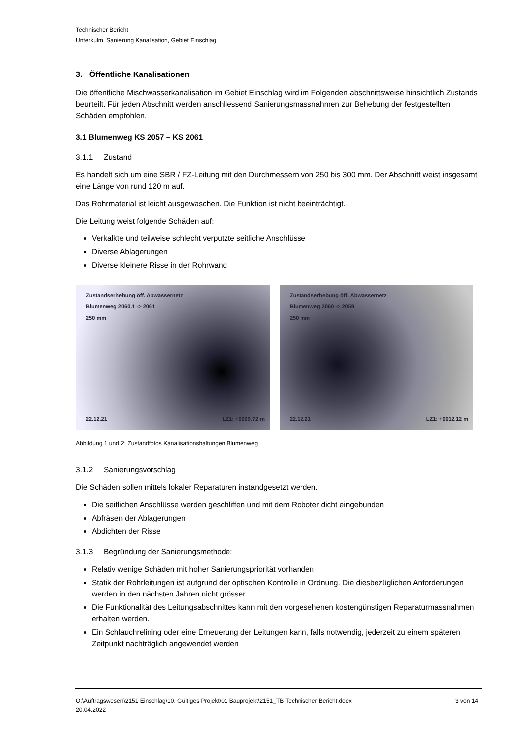Technischer Bericht
Unterkulm, Sanierung Kanalisation, Gebiet Einschlag
3. Öffentliche Kanalisationen
Die öffentliche Mischwasserkanalisation im Gebiet Einschlag wird im Folgenden abschnittsweise hinsichtlich Zustands beurteilt. Für jeden Abschnitt werden anschliessend Sanierungsmassnahmen zur Behebung der festgestellten Schäden empfohlen.
3.1 Blumenweg KS 2057 – KS 2061
3.1.1 Zustand
Es handelt sich um eine SBR / FZ-Leitung mit den Durchmessern von 250 bis 300 mm. Der Abschnitt weist insgesamt eine Länge von rund 120 m auf.
Das Rohrmaterial ist leicht ausgewaschen. Die Funktion ist nicht beeinträchtigt.
Die Leitung weist folgende Schäden auf:
Verkalkte und teilweise schlecht verputzte seitliche Anschlüsse
Diverse Ablagerungen
Diverse kleinere Risse in der Rohrwand
Zustandserhebung öff. Abwassernetz
Blumenweg 2060.1 -> 2061
250 mm
22.12.21 LZ1: +0009.72 m
Zustandserhebung öff. Abwassernetz
Blumenweg 2060 -> 2059
250 mm
22.12.21 LZ1: +0012.12 m
Abbildung 1 und 2: Zustandfotos Kanalisationshaltungen Blumenweg
3.1.2 Sanierungsvorschlag
Die Schäden sollen mittels lokaler Reparaturen instandgesetzt werden.
Die seitlichen Anschlüsse werden geschliffen und mit dem Roboter dicht eingebunden
Abfräsen der Ablagerungen
Abdichten der Risse
3.1.3 Begründung der Sanierungsmethode:
Relativ wenige Schäden mit hoher Sanierungspriorität vorhanden
Statik der Rohrleitungen ist aufgrund der optischen Kontrolle in Ordnung. Die diesbezüglichen Anforderungen werden in den nächsten Jahren nicht grösser.
Die Funktionalität des Leitungsabschnittes kann mit den vorgesehenen kostengünstigen Reparaturmassnahmen erhalten werden.
Ein Schlauchrelining oder eine Erneuerung der Leitungen kann, falls notwendig, jederzeit zu einem späteren Zeitpunkt nachträglich angewendet werden
O:\Auftragswesen\2151 Einschlag\10. Gültiges Projekt\01 Bauprojekt\2151_TB Technischer Bericht.docx
20.04.2022
3 von 14